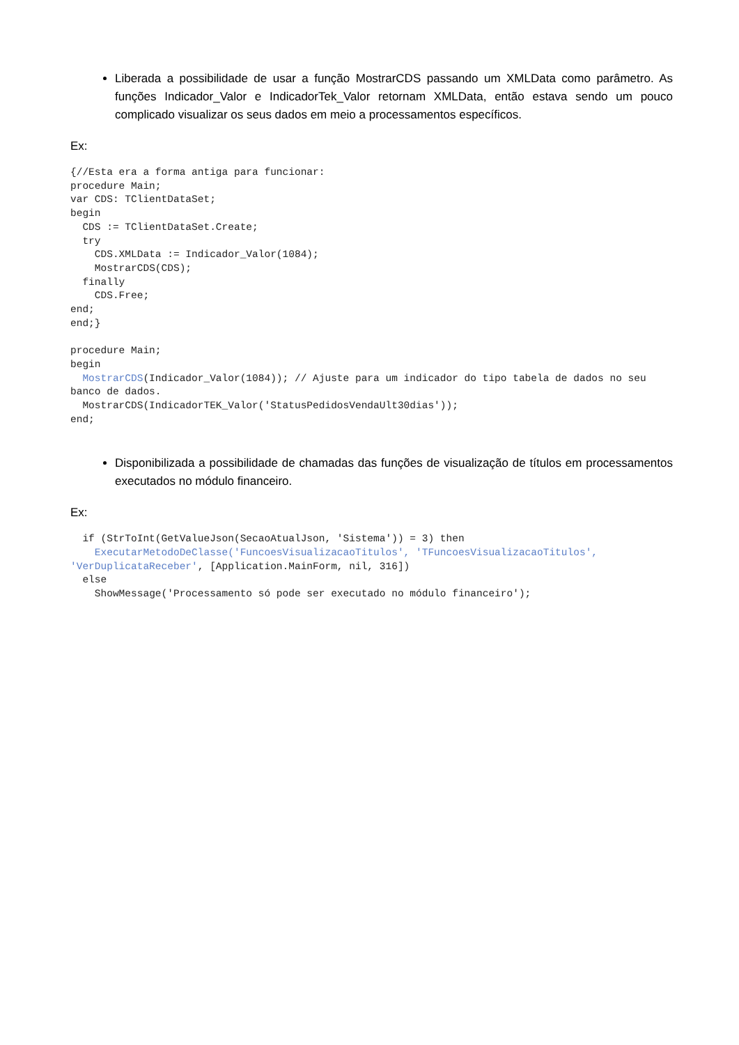Liberada a possibilidade de usar a função MostrarCDS passando um XMLData como parâmetro. As funções Indicador_Valor e IndicadorTek_Valor retornam XMLData, então estava sendo um pouco complicado visualizar os seus dados em meio a processamentos específicos.
Ex:
{//Esta era a forma antiga para funcionar:
procedure Main;
var CDS: TClientDataSet;
begin
  CDS := TClientDataSet.Create;
  try
    CDS.XMLData := Indicador_Valor(1084);
    MostrarCDS(CDS);
  finally
    CDS.Free;
end;
end;}

procedure Main;
begin
  MostrarCDS(Indicador_Valor(1084)); // Ajuste para um indicador do tipo tabela de dados no seu banco de dados.
  MostrarCDS(IndicadorTEK_Valor('StatusPedidosVendaUlt30dias'));
end;
Disponibilizada a possibilidade de chamadas das funções de visualização de títulos em processamentos executados no módulo financeiro.
Ex:
  if (StrToInt(GetValueJson(SecaoAtualJson, 'Sistema')) = 3) then
    ExecutarMetodoDeClasse('FuncoesVisualizacaoTitulos', 'TFuncoesVisualizacaoTitulos', 'VerDuplicataReceber', [Application.MainForm, nil, 316])
  else
    ShowMessage('Processamento só pode ser executado no módulo financeiro');